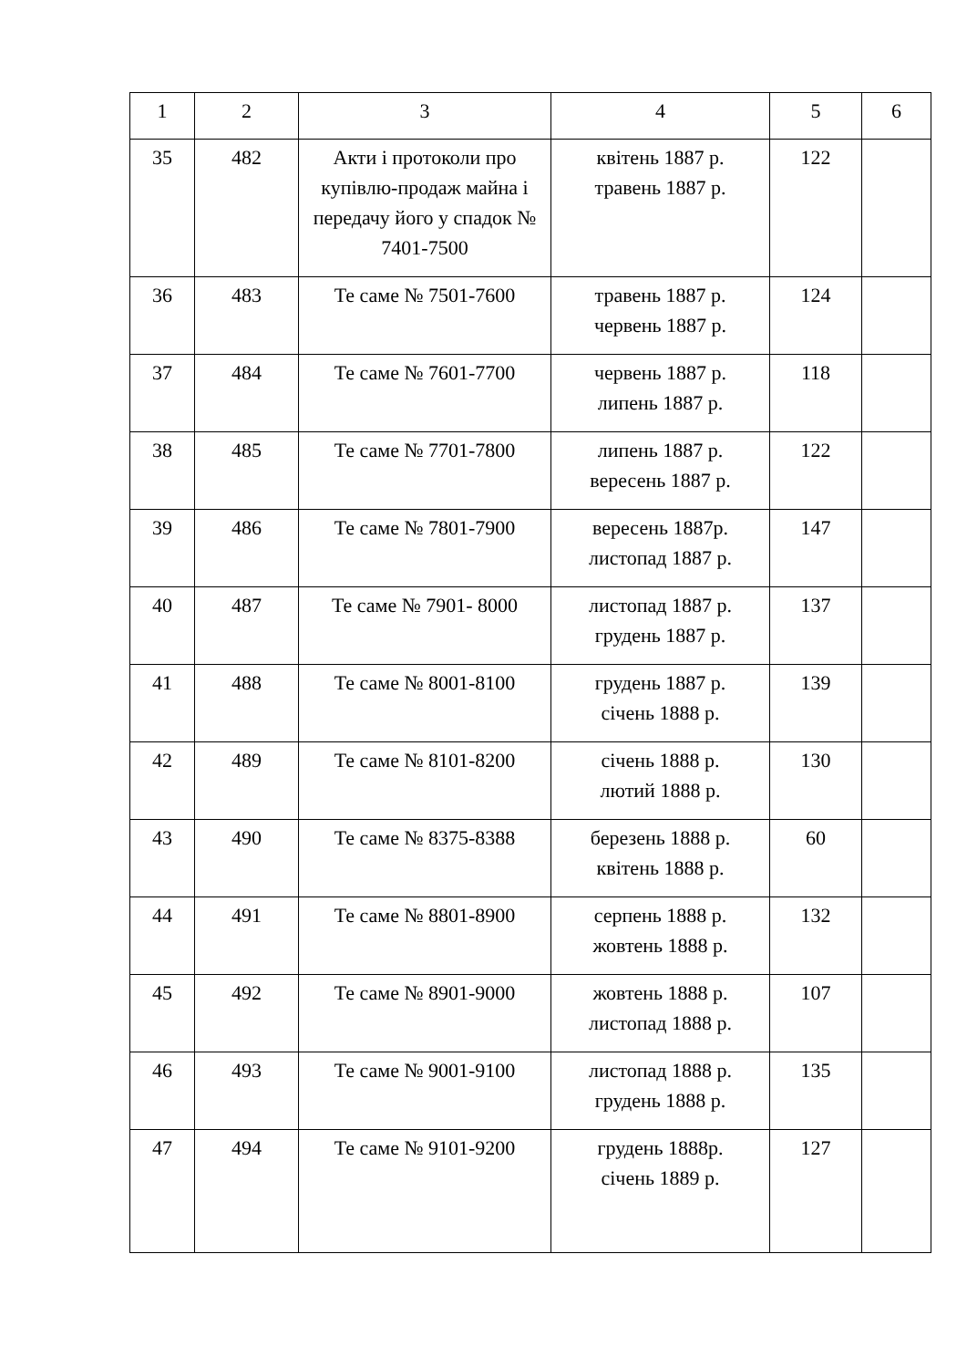| 1 | 2 | 3 | 4 | 5 | 6 |
| --- | --- | --- | --- | --- | --- |
| 35 | 482 | Акти і протоколи про купівлю-продаж майна і передачу його у спадок № 7401-7500 | квітень 1887 р. травень 1887 р. | 122 | |
| 36 | 483 | Те саме № 7501-7600 | травень 1887 р. червень 1887 р. | 124 | |
| 37 | 484 | Те саме № 7601-7700 | червень 1887 р. липень 1887 р. | 118 | |
| 38 | 485 | Те саме № 7701-7800 | липень 1887 р. вересень 1887 р. | 122 | |
| 39 | 486 | Те саме № 7801-7900 | вересень 1887р. листопад 1887 р. | 147 | |
| 40 | 487 | Те саме № 7901- 8000 | листопад 1887 р. грудень 1887 р. | 137 | |
| 41 | 488 | Те саме № 8001-8100 | грудень 1887 р. січень 1888 р. | 139 | |
| 42 | 489 | Те саме № 8101-8200 | січень 1888 р. лютий 1888 р. | 130 | |
| 43 | 490 | Те саме № 8375-8388 | березень 1888 р. квітень 1888 р. | 60 | |
| 44 | 491 | Те саме № 8801-8900 | серпень 1888 р. жовтень 1888 р. | 132 | |
| 45 | 492 | Те саме № 8901-9000 | жовтень 1888 р. листопад 1888 р. | 107 | |
| 46 | 493 | Те саме № 9001-9100 | листопад 1888 р. грудень 1888 р. | 135 | |
| 47 | 494 | Те саме № 9101-9200 | грудень 1888р. січень 1889 р. | 127 | |